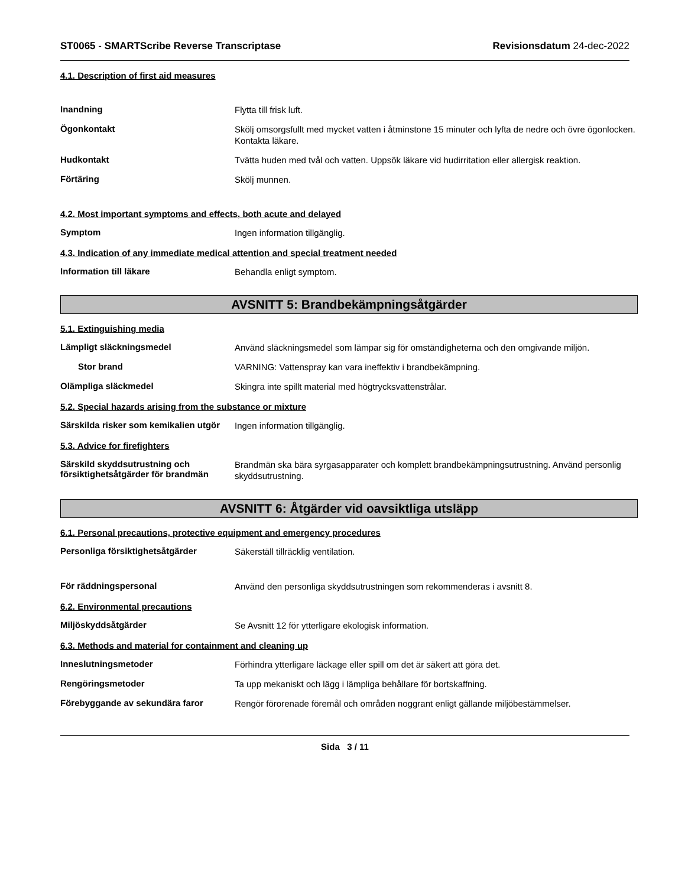ST0065 - SMARTScribe Reverse Transcriptase
Revisionsdatum 24-dec-2022
4.1. Description of first aid measures
Inandning
Flytta till frisk luft.
Ögonkontakt
Skölj omsorgsfullt med mycket vatten i åtminstone 15 minuter och lyfta de nedre och övre ögonlocken. Kontakta läkare.
Hudkontakt
Tvätta huden med tvål och vatten. Uppsök läkare vid hudirritation eller allergisk reaktion.
Förtäring
Skölj munnen.
4.2. Most important symptoms and effects, both acute and delayed
Symptom
Ingen information tillgänglig.
4.3. Indication of any immediate medical attention and special treatment needed
Information till läkare
Behandla enligt symptom.
AVSNITT 5: Brandbekämpningsåtgärder
5.1. Extinguishing media
Lämpligt släckningsmedel
Använd släckningsmedel som lämpar sig för omständigheterna och den omgivande miljön.
Stor brand
VARNING: Vattenspray kan vara ineffektiv i brandbekämpning.
Olämpliga släckmedel
Skingra inte spillt material med högtrycksvattenstrålar.
5.2. Special hazards arising from the substance or mixture
Särskilda risker som kemikalien utgör
Ingen information tillgänglig.
5.3. Advice for firefighters
Särskild skyddsutrustning och försiktighetsåtgärder för brandmän
Brandmän ska bära syrgasapparater och komplett brandbekämpningsutrustning. Använd personlig skyddsutrustning.
AVSNITT 6: Åtgärder vid oavsiktliga utsläpp
6.1. Personal precautions, protective equipment and emergency procedures
Personliga försiktighetsåtgärder
Säkerställ tillräcklig ventilation.
För räddningspersonal
Använd den personliga skyddsutrustningen som rekommenderas i avsnitt 8.
6.2. Environmental precautions
Miljöskyddsåtgärder
Se Avsnitt 12 för ytterligare ekologisk information.
6.3. Methods and material for containment and cleaning up
Inneslutningsmetoder
Förhindra ytterligare läckage eller spill om det är säkert att göra det.
Rengöringsmetoder
Ta upp mekaniskt och lägg i lämpliga behållare för bortskaffning.
Förebyggande av sekundära faror
Rengör förorenade föremål och områden noggrant enligt gällande miljöbestämmelser.
Sida 3 / 11